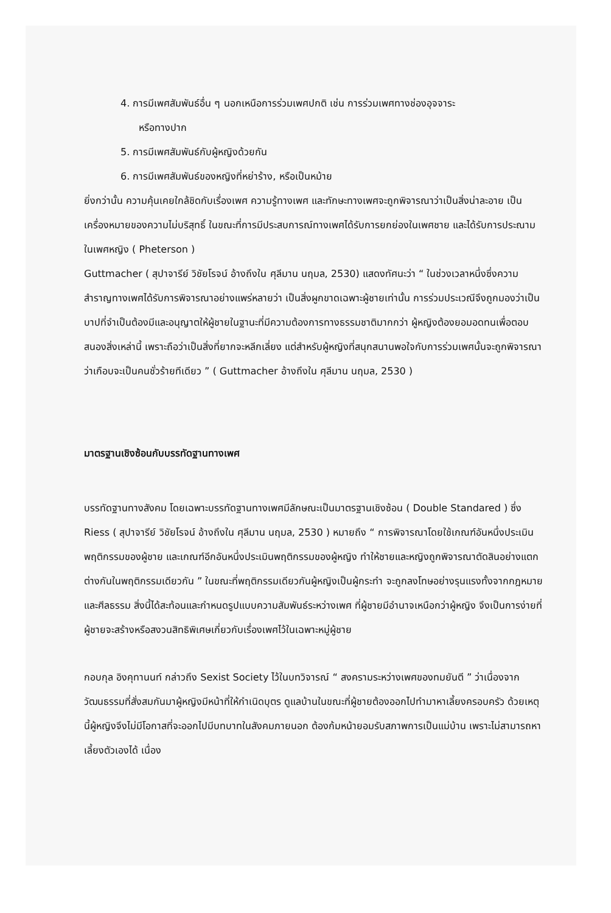4. การมีเพศสัมพันธ์อื่น ๆ นอกเหนือการร่วมเพศปกติ เช่น การร่วมเพศทางช่องอุจจาระ
หรือทางปาก
5. การมีเพศสัมพันธ์กับผู้หญิงด้วยกัน
6. การมีเพศสัมพันธ์ของหญิงที่หย่าร้าง, หรือเป็นหม้าย
ยิ่งกว่านั้น ความคุ้นเคยใกล้ชิดกับเรื่องเพศ ความรู้ทางเพศ และทักษะทางเพศจะถูกพิจารณาว่าเป็นสิ่งน่าละอาย เป็นเครื่องหมายของความไม่บริสุทธิ์ ในขณะที่การมีประสบการณ์ทางเพศได้รับการยกย่องในเพศชาย และได้รับการประณามในเพศหญิง ( Pheterson )
Guttmacher ( สุปาจารีย์ วิชัยโรจน์ อ้างถึงใน ศุลีมาน นฤมล, 2530) แสดงทัศนะว่า “ ในช่วงเวลาหนึ่งซึ่งความสำราญทางเพศได้รับการพิจารณาอย่างแพร่หลายว่า เป็นสิ่งผูกขาดเฉพาะผู้ชายเท่านั้น การร่วมประเวณีจึงถูกมองว่าเป็นบาปที่จำเป็นต้องมีและอนุญาตให้ผู้ชายในฐานะที่มีความต้องการทางธรรมชาติมากกว่า ผู้หญิงต้องยอมอดทนเพื่อตอบสนองสิ่งเหล่านี้ เพราะถือว่าเป็นสิ่งที่ยากจะหลีกเลี่ยง แต่สำหรับผู้หญิงที่สนุกสนานพอใจกับการร่วมเพศนั้นจะถูกพิจารณาว่าเกือบจะเป็นคนชั่วร้ายทีเดียว ” ( Guttmacher อ้างถึงใน ศุลีมาน นฤมล, 2530 )
มาตรฐานเชิงซ้อนกับบรรทัดฐานทางเพศ
บรรทัดฐานทางสังคม โดยเฉพาะบรรทัดฐานทางเพศมีลักษณะเป็นมาตรฐานเชิงซ้อน ( Double Standared ) ซึ่ง Riess ( สุปาจารีย์ วิชัยโรจน์ อ้างถึงใน ศุลีมาน นฤมล, 2530 ) หมายถึง “ การพิจารณาโดยใช้เกณฑ์อันหนึ่งประเมินพฤติกรรมของผู้ชาย และเกณฑ์อีกอันหนึ่งประเมินพฤติกรรมของผู้หญิง ทำให้ชายและหญิงถูกพิจารณาตัดสินอย่างแตกต่างกันในพฤติกรรมเดียวกัน ” ในขณะที่พฤติกรรมเดียวกันผู้หญิงเป็นผู้กระทำ จะถูกลงโทษอย่างรุนแรงทั้งจากกฎหมาย และศีลธรรม สิ่งนี้ได้สะท้อนและกำหนดรูปแบบความสัมพันธ์ระหว่างเพศ ที่ผู้ชายมีอำนาจเหนือกว่าผู้หญิง จึงเป็นการง่ายที่ผู้ชายจะสร้างหรือสงวนสิทธิพิเศษเกี่ยวกับเรื่องเพศไว้ในเฉพาะหมู่ผู้ชาย
กอบกุล อิงคุทานนท์ กล่าวถึง Sexist Society ไว้ในบทวิจารณ์ “ สงครามระหว่างเพศของทมยันตี ” ว่าเนื่องจาก วัฒนธรรมที่สั่งสมกันมาผู้หญิงมีหน้าที่ให้กำเนิดบุตร ดูแลบ้านในขณะที่ผู้ชายต้องออกไปทำมาหาเลี้ยงครอบครัว ด้วยเหตุนี้ผู้หญิงจึงไม่มีโอกาสที่จะออกไปมีบทบาทในสังคมภายนอก ต้องก้มหน้ายอมรับสภาพการเป็นแม่บ้าน เพราะไม่สามารถหาเลี้ยงตัวเองได้ เนื่อง